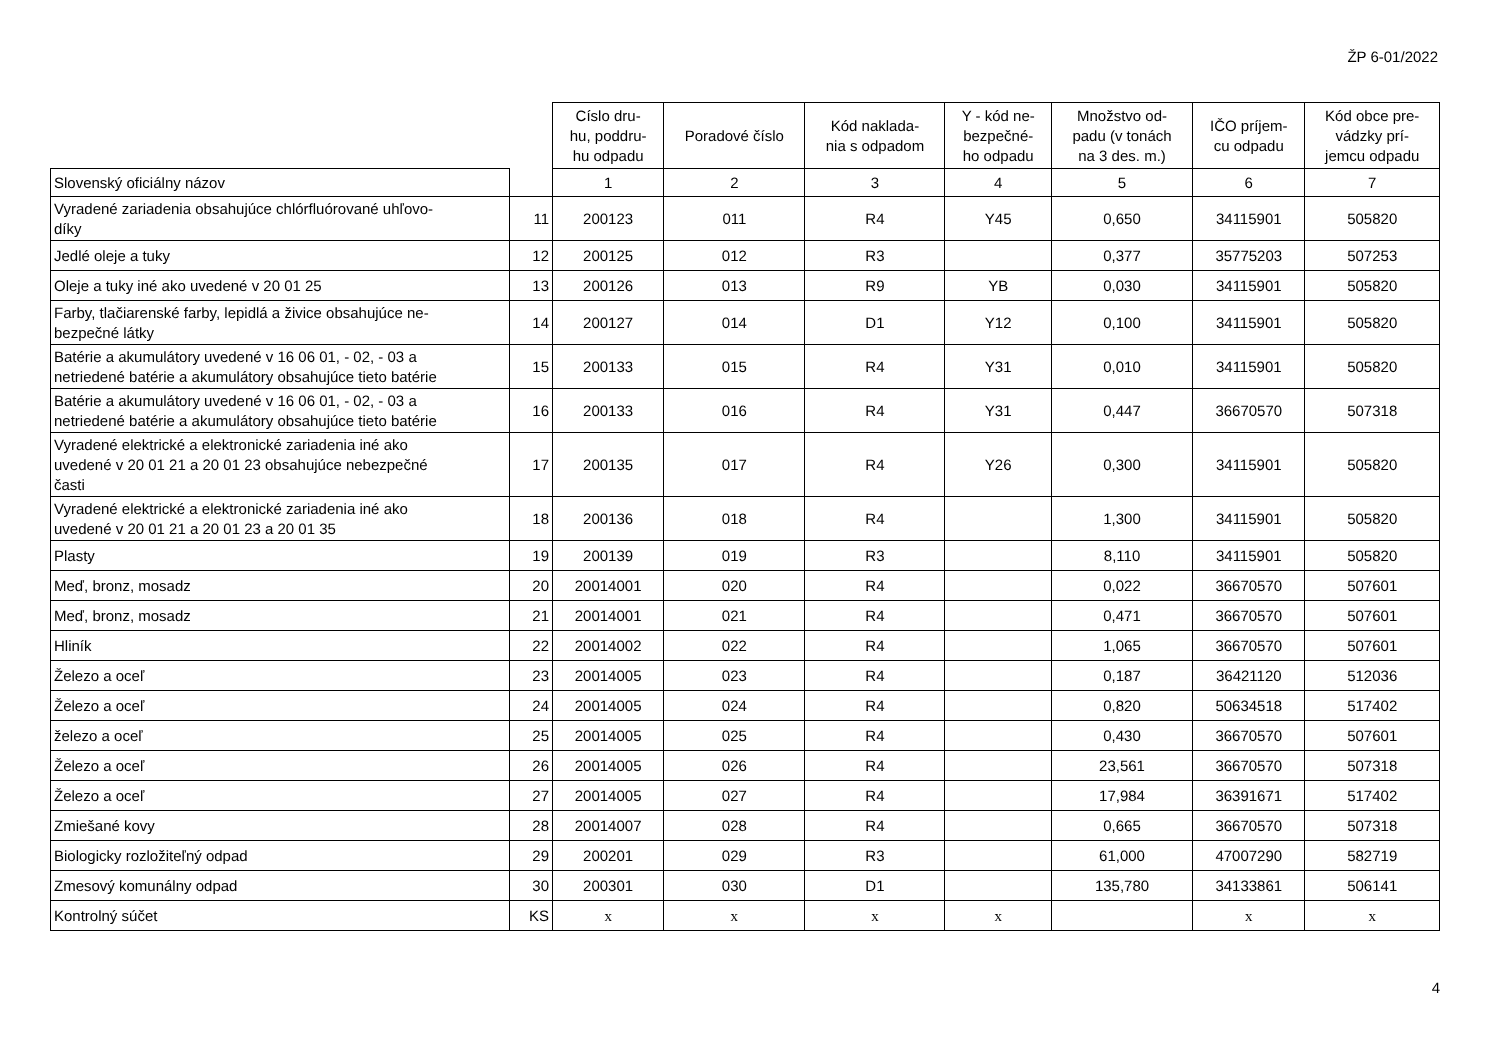ŽP 6-01/2022
| | | Císlo dru- hu, poddru- hu odpadu | Poradové číslo | Kód naklada- nia s odpadom | Y - kód ne- bezpečné- ho odpadu | Množstvo od- padu (v tonách na 3 des. m.) | IČO príjem- cu odpadu | Kód obce pre- vádzky prí- jemcu odpadu |
| --- | --- | --- | --- | --- | --- | --- | --- | --- |
| Slovenský oficiálny názov | | 1 | 2 | 3 | 4 | 5 | 6 | 7 |
| Vyradené zariadenia obsahujúce chlórfluórované uhľovo- díky | 11 | 200123 | 011 | R4 | Y45 | 0,650 | 34115901 | 505820 |
| Jedlé oleje a tuky | 12 | 200125 | 012 | R3 | | 0,377 | 35775203 | 507253 |
| Oleje a tuky iné ako uvedené v 20 01 25 | 13 | 200126 | 013 | R9 | YB | 0,030 | 34115901 | 505820 |
| Farby, tlačiarenské farby, lepidlá a živice obsahujúce ne- bezpečné látky | 14 | 200127 | 014 | D1 | Y12 | 0,100 | 34115901 | 505820 |
| Batérie a akumulátory uvedené v 16 06 01, - 02, - 03 a netriedené batérie a akumulátory obsahujúce tieto batérie | 15 | 200133 | 015 | R4 | Y31 | 0,010 | 34115901 | 505820 |
| Batérie a akumulátory uvedené v 16 06 01, - 02, - 03 a netriedené batérie a akumulátory obsahujúce tieto batérie | 16 | 200133 | 016 | R4 | Y31 | 0,447 | 36670570 | 507318 |
| Vyradené elektrické a elektronické zariadenia iné ako uvedené v 20 01 21 a 20 01 23 obsahujúce nebezpečné časti | 17 | 200135 | 017 | R4 | Y26 | 0,300 | 34115901 | 505820 |
| Vyradené elektrické a elektronické zariadenia iné ako uvedené v 20 01 21 a 20 01 23 a 20 01 35 | 18 | 200136 | 018 | R4 | | 1,300 | 34115901 | 505820 |
| Plasty | 19 | 200139 | 019 | R3 | | 8,110 | 34115901 | 505820 |
| Meď, bronz, mosadz | 20 | 20014001 | 020 | R4 | | 0,022 | 36670570 | 507601 |
| Meď, bronz, mosadz | 21 | 20014001 | 021 | R4 | | 0,471 | 36670570 | 507601 |
| Hliník | 22 | 20014002 | 022 | R4 | | 1,065 | 36670570 | 507601 |
| Železo a oceľ | 23 | 20014005 | 023 | R4 | | 0,187 | 36421120 | 512036 |
| Železo a oceľ | 24 | 20014005 | 024 | R4 | | 0,820 | 50634518 | 517402 |
| železo a oceľ | 25 | 20014005 | 025 | R4 | | 0,430 | 36670570 | 507601 |
| Železo a oceľ | 26 | 20014005 | 026 | R4 | | 23,561 | 36670570 | 507318 |
| Železo a oceľ | 27 | 20014005 | 027 | R4 | | 17,984 | 36391671 | 517402 |
| Zmiešané kovy | 28 | 20014007 | 028 | R4 | | 0,665 | 36670570 | 507318 |
| Biologicky rozložiteľný odpad | 29 | 200201 | 029 | R3 | | 61,000 | 47007290 | 582719 |
| Zmesový komunálny odpad | 30 | 200301 | 030 | D1 | | 135,780 | 34133861 | 506141 |
| Kontrolný súčet | KS | x | x | x | x | | x | x |
4